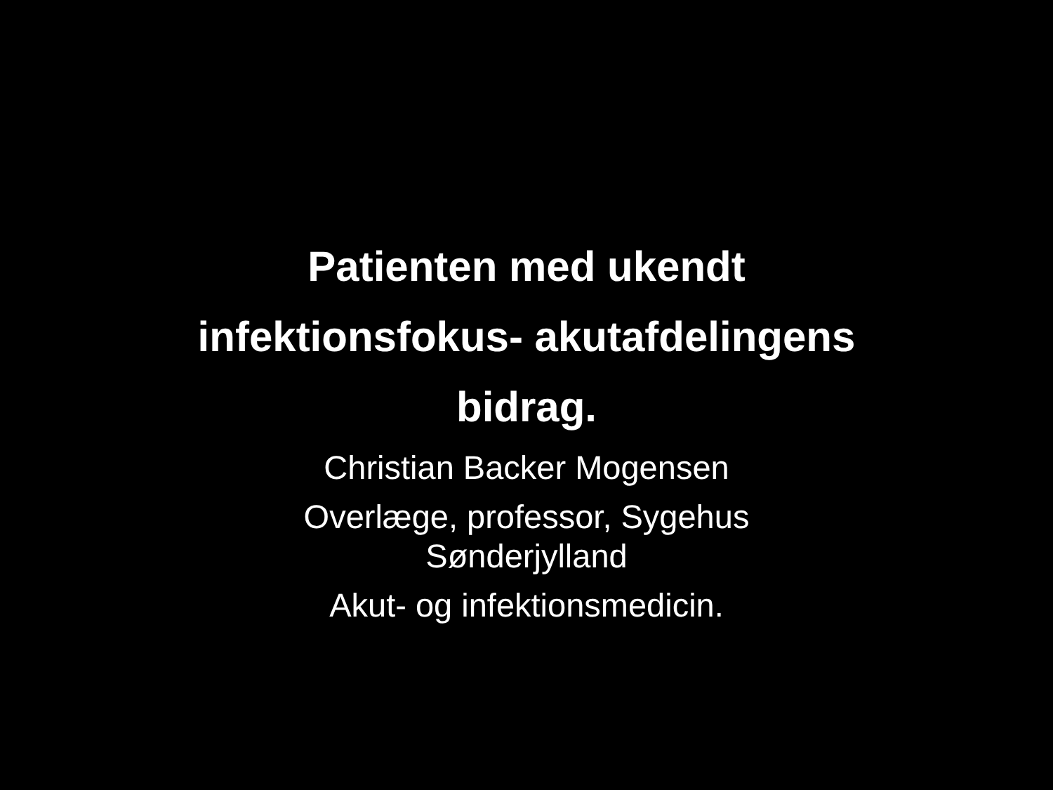Patienten med ukendt
infektionsfokus- akutafdelingens
bidrag.
Christian Backer Mogensen
Overlæge, professor, Sygehus
Sønderjylland
Akut- og infektionsmedicin.